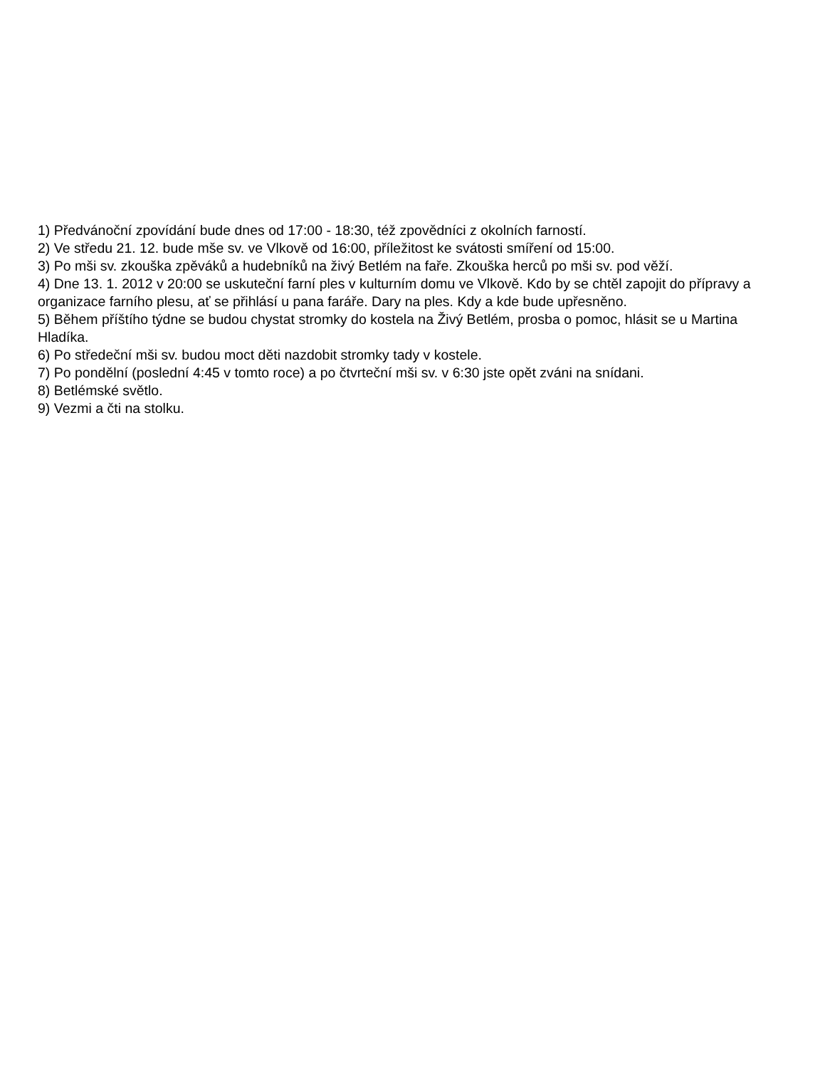1) Předvánoční zpovídání bude dnes od 17:00 - 18:30, též zpovědníci z okolních farností.
2) Ve středu 21. 12. bude mše sv. ve Vlkově od 16:00, příležitost ke svátosti smíření od 15:00.
3) Po mši sv. zkouška zpěváků a hudebníků na živý Betlém na faře. Zkouška herců po mši sv. pod věží.
4) Dne 13. 1. 2012 v 20:00 se uskuteční farní ples v kulturním domu ve Vlkově. Kdo by se chtěl zapojit do přípravy a organizace farního plesu, ať se přihlásí u pana faráře. Dary na ples. Kdy a kde bude upřesněno.
5) Během příštího týdne se budou chystat stromky do kostela na Živý Betlém, prosba o pomoc, hlásit se u Martina Hladíka.
6) Po středeční mši sv. budou moct děti nazdobit stromky tady v kostele.
7) Po pondělní (poslední 4:45 v tomto roce) a po čtvrteční mši sv. v 6:30 jste opět zváni na snídani.
8) Betlémské světlo.
9) Vezmi a čti na stolku.